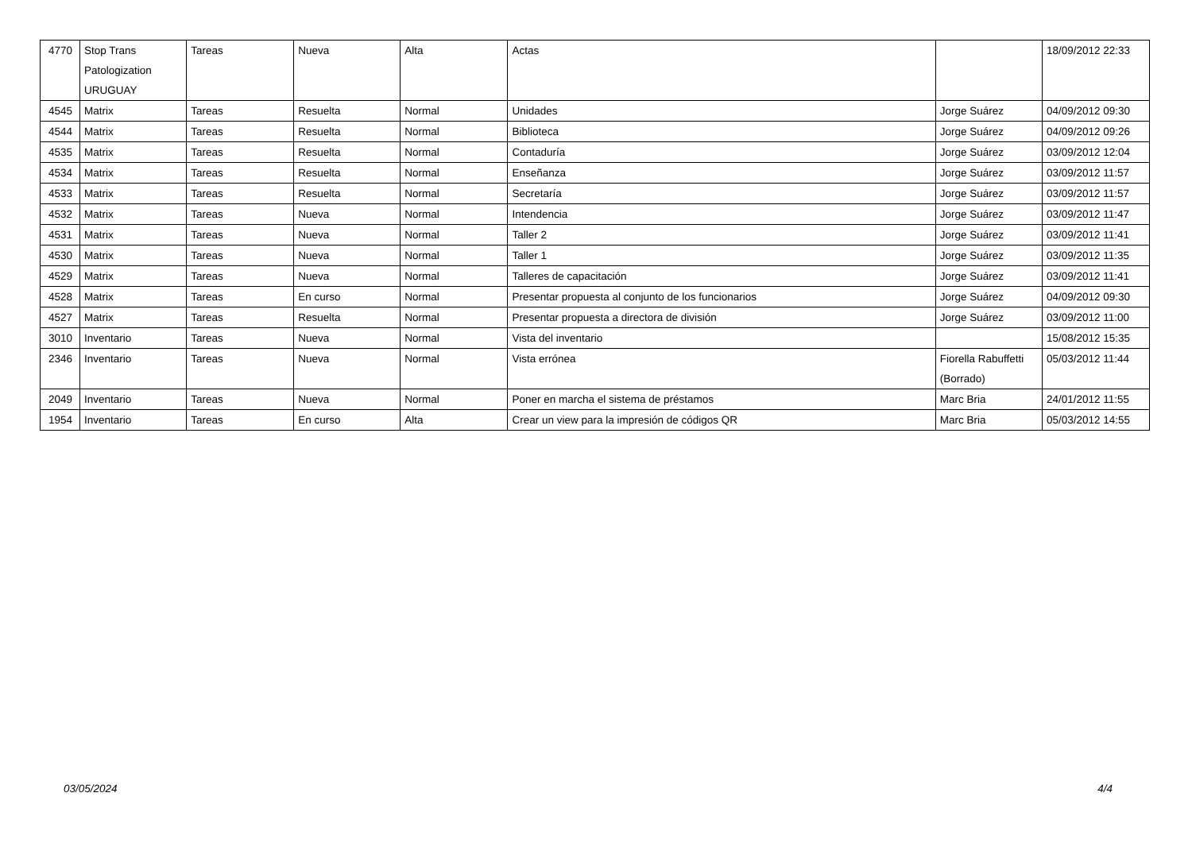| 4770 | Stop Trans Patologization URUGUAY | Tareas | Nueva | Alta | Actas | | 18/09/2012 22:33 |
| 4545 | Matrix | Tareas | Resuelta | Normal | Unidades | Jorge Suárez | 04/09/2012 09:30 |
| 4544 | Matrix | Tareas | Resuelta | Normal | Biblioteca | Jorge Suárez | 04/09/2012 09:26 |
| 4535 | Matrix | Tareas | Resuelta | Normal | Contaduría | Jorge Suárez | 03/09/2012 12:04 |
| 4534 | Matrix | Tareas | Resuelta | Normal | Enseñanza | Jorge Suárez | 03/09/2012 11:57 |
| 4533 | Matrix | Tareas | Resuelta | Normal | Secretaría | Jorge Suárez | 03/09/2012 11:57 |
| 4532 | Matrix | Tareas | Nueva | Normal | Intendencia | Jorge Suárez | 03/09/2012 11:47 |
| 4531 | Matrix | Tareas | Nueva | Normal | Taller 2 | Jorge Suárez | 03/09/2012 11:41 |
| 4530 | Matrix | Tareas | Nueva | Normal | Taller 1 | Jorge Suárez | 03/09/2012 11:35 |
| 4529 | Matrix | Tareas | Nueva | Normal | Talleres de capacitación | Jorge Suárez | 03/09/2012 11:41 |
| 4528 | Matrix | Tareas | En curso | Normal | Presentar propuesta al conjunto de los funcionarios | Jorge Suárez | 04/09/2012 09:30 |
| 4527 | Matrix | Tareas | Resuelta | Normal | Presentar propuesta a directora de división | Jorge Suárez | 03/09/2012 11:00 |
| 3010 | Inventario | Tareas | Nueva | Normal | Vista del inventario | | 15/08/2012 15:35 |
| 2346 | Inventario | Tareas | Nueva | Normal | Vista errónea | Fiorella Rabuffetti (Borrado) | 05/03/2012 11:44 |
| 2049 | Inventario | Tareas | Nueva | Normal | Poner en marcha el sistema de préstamos | Marc Bria | 24/01/2012 11:55 |
| 1954 | Inventario | Tareas | En curso | Alta | Crear un view para la impresión de códigos QR | Marc Bria | 05/03/2012 14:55 |
03/05/2024 4/4